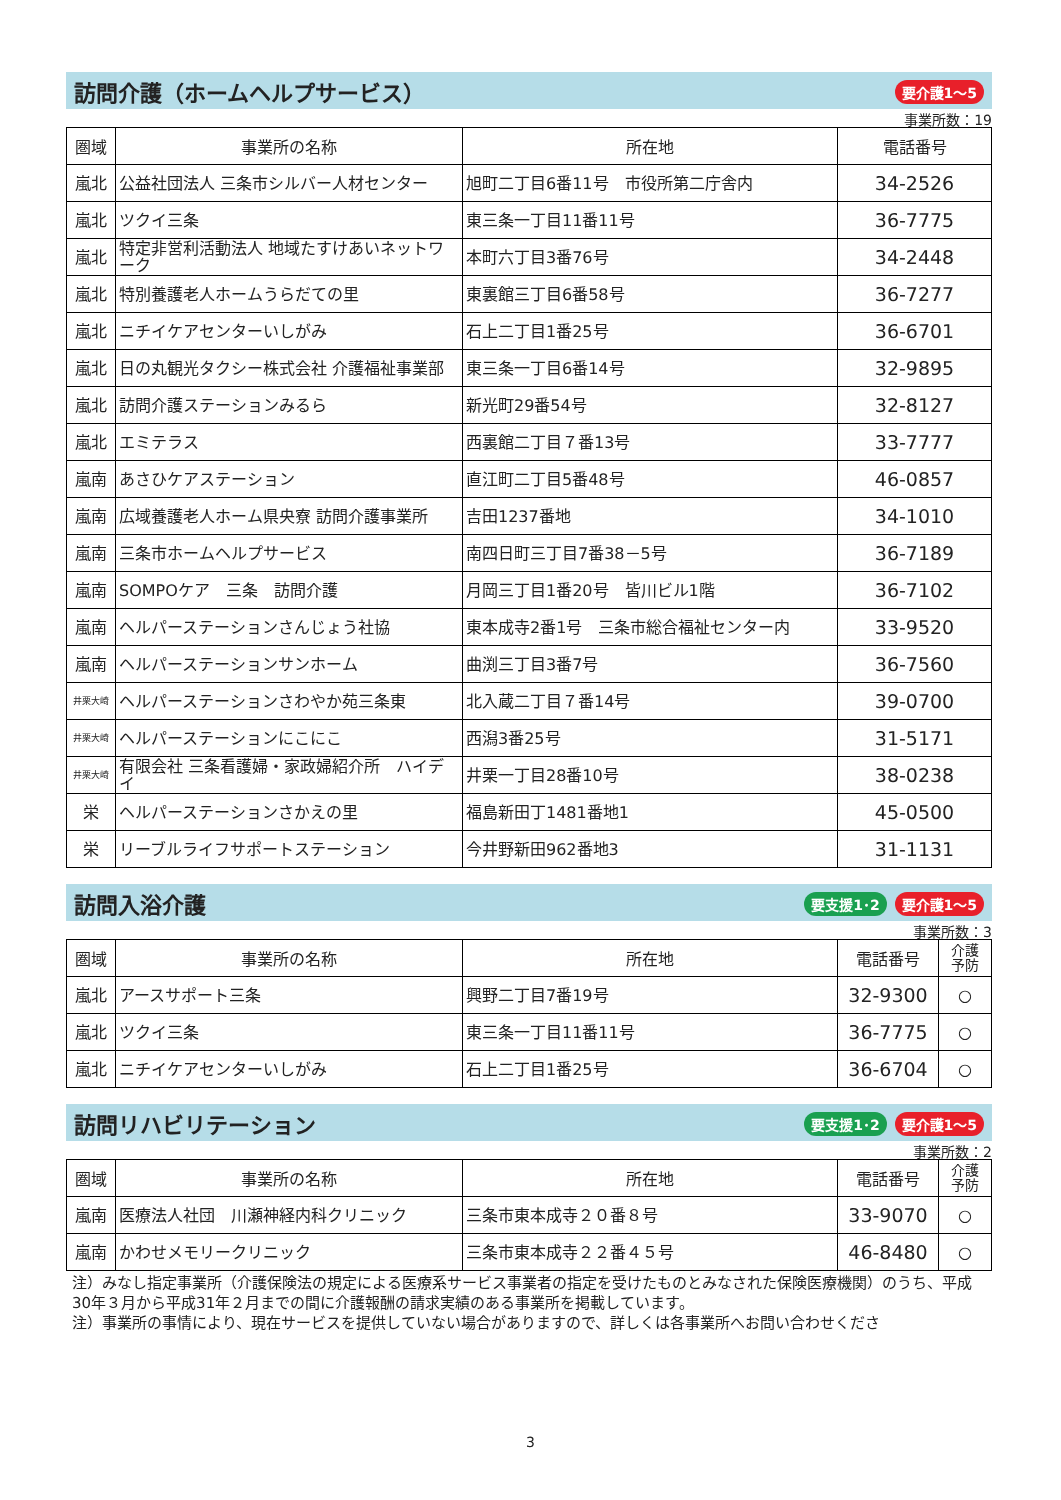訪問介護（ホームヘルプサービス） 要介護1～5
事業所数：19
| 圏域 | 事業所の名称 | 所在地 | 電話番号 |
| --- | --- | --- | --- |
| 嵐北 | 公益社団法人 三条市シルバー人材センター | 旭町二丁目6番11号 市役所第二庁舎内 | 34-2526 |
| 嵐北 | ツクイ三条 | 東三条一丁目11番11号 | 36-7775 |
| 嵐北 | 特定非営利活動法人 地域たすけあいネットワーク | 本町六丁目3番76号 | 34-2448 |
| 嵐北 | 特別養護老人ホームうらだての里 | 東裏館三丁目6番58号 | 36-7277 |
| 嵐北 | ニチイケアセンターいしがみ | 石上二丁目1番25号 | 36-6701 |
| 嵐北 | 日の丸観光タクシー株式会社 介護福祉事業部 | 東三条一丁目6番14号 | 32-9895 |
| 嵐北 | 訪問介護ステーションみるら | 新光町29番54号 | 32-8127 |
| 嵐北 | エミテラス | 西裏館二丁目７番13号 | 33-7777 |
| 嵐南 | あさひケアステーション | 直江町二丁目5番48号 | 46-0857 |
| 嵐南 | 広域養護老人ホーム県央寮 訪問介護事業所 | 吉田1237番地 | 34-1010 |
| 嵐南 | 三条市ホームヘルプサービス | 南四日町三丁目7番38－5号 | 36-7189 |
| 嵐南 | SOMPOケア 三条 訪問介護 | 月岡三丁目1番20号 皆川ビル1階 | 36-7102 |
| 嵐南 | ヘルパーステーションさんじょう社協 | 東本成寺2番1号 三条市総合福祉センター内 | 33-9520 |
| 嵐南 | ヘルパーステーションサンホーム | 曲渕三丁目3番7号 | 36-7560 |
| 井栗大崎 | ヘルパーステーションさわやか苑三条東 | 北入蔵二丁目７番14号 | 39-0700 |
| 井栗大崎 | ヘルパーステーションにこにこ | 西潟3番25号 | 31-5171 |
| 井栗大崎 | 有限会社 三条看護婦・家政婦紹介所 ハイデイ | 井栗一丁目28番10号 | 38-0238 |
| 栄 | ヘルパーステーションさかえの里 | 福島新田丁1481番地1 | 45-0500 |
| 栄 | リーブルライフサポートステーション | 今井野新田962番地3 | 31-1131 |
訪問入浴介護 要支援1･2 要介護1～5
事業所数：3
| 圏域 | 事業所の名称 | 所在地 | 電話番号 | 介護 予防 |
| --- | --- | --- | --- | --- |
| 嵐北 | アースサポート三条 | 興野二丁目7番19号 | 32-9300 | ○ |
| 嵐北 | ツクイ三条 | 東三条一丁目11番11号 | 36-7775 | ○ |
| 嵐北 | ニチイケアセンターいしがみ | 石上二丁目1番25号 | 36-6704 | ○ |
訪問リハビリテーション 要支援1･2 要介護1～5
事業所数：2
| 圏域 | 事業所の名称 | 所在地 | 電話番号 | 介護 予防 |
| --- | --- | --- | --- | --- |
| 嵐南 | 医療法人社団 川瀬神経内科クリニック | 三条市東本成寺２０番８号 | 33-9070 | ○ |
| 嵐南 | かわせメモリークリニック | 三条市東本成寺２２番４５号 | 46-8480 | ○ |
注）みなし指定事業所（介護保険法の規定による医療系サービス事業者の指定を受けたものとみなされた保険医療機関）のうち、平成30年３月から平成31年２月までの間に介護報酬の請求実績のある事業所を掲載しています。
注）事業所の事情により、現在サービスを提供していない場合がありますので、詳しくは各事業所へお問い合わせくださ
3